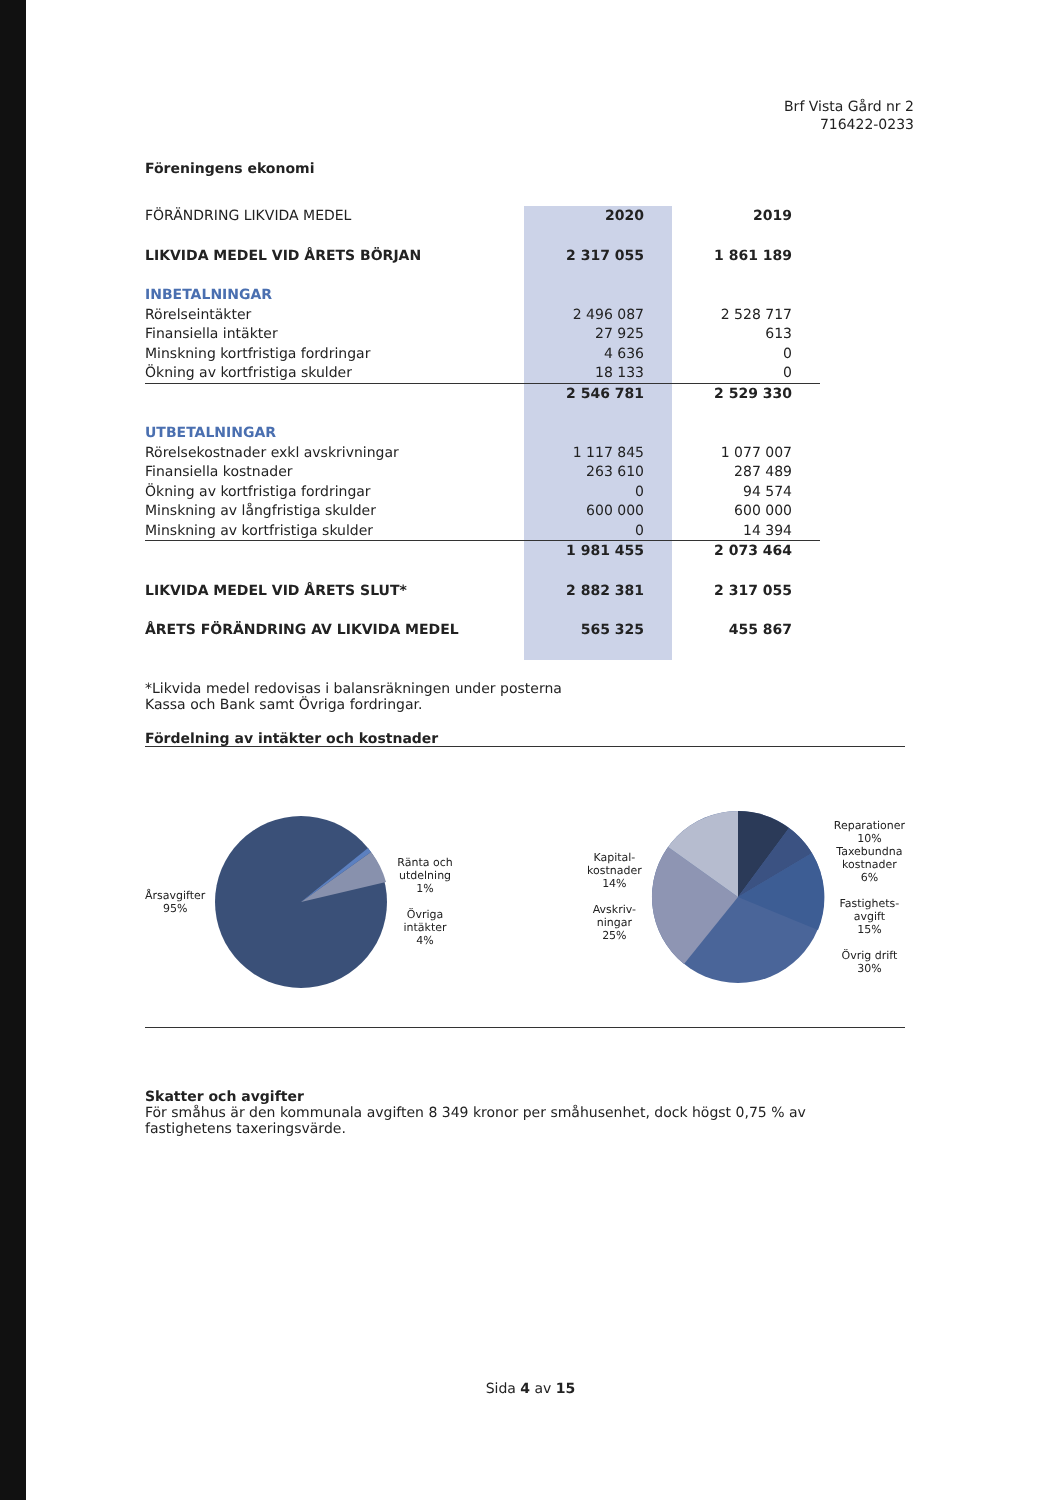Brf Vista Gård nr 2
716422-0233
Föreningens ekonomi
| FÖRÄNDRING LIKVIDA MEDEL | 2020 | 2019 |
| LIKVIDA MEDEL VID ÅRETS BÖRJAN | 2 317 055 | 1 861 189 |
| INBETALNINGAR | | |
| Rörelseintäkter | 2 496 087 | 2 528 717 |
| Finansiella intäkter | 27 925 | 613 |
| Minskning kortfristiga fordringar | 4 636 | 0 |
| Ökning av kortfristiga skulder | 18 133 | 0 |
| | 2 546 781 | 2 529 330 |
| UTBETALNINGAR | | |
| Rörelsekostnader exkl avskrivningar | 1 117 845 | 1 077 007 |
| Finansiella kostnader | 263 610 | 287 489 |
| Ökning av kortfristiga fordringar | 0 | 94 574 |
| Minskning av långfristiga skulder | 600 000 | 600 000 |
| Minskning av kortfristiga skulder | 0 | 14 394 |
| | 1 981 455 | 2 073 464 |
| LIKVIDA MEDEL VID ÅRETS SLUT* | 2 882 381 | 2 317 055 |
| ÅRETS FÖRÄNDRING AV LIKVIDA MEDEL | 565 325 | 455 867 |
*Likvida medel redovisas i balansräkningen under posterna
Kassa och Bank samt Övriga fordringar.
Fördelning av intäkter och kostnader
Årsavgifter
95%
Ränta och
utdelning
1%
Övriga
intäkter
4%
Kapital-
kostnader
14%
Avskriv-
ningar
25%
Reparationer
10%
Taxebundna
kostnader
6%
Fastighets-
avgift
15%
Övrig drift
30%
Skatter och avgifter
För småhus är den kommunala avgiften 8 349 kronor per småhusenhet, dock högst 0,75 % av fastighetens taxeringsvärde.
Sida 4 av 15